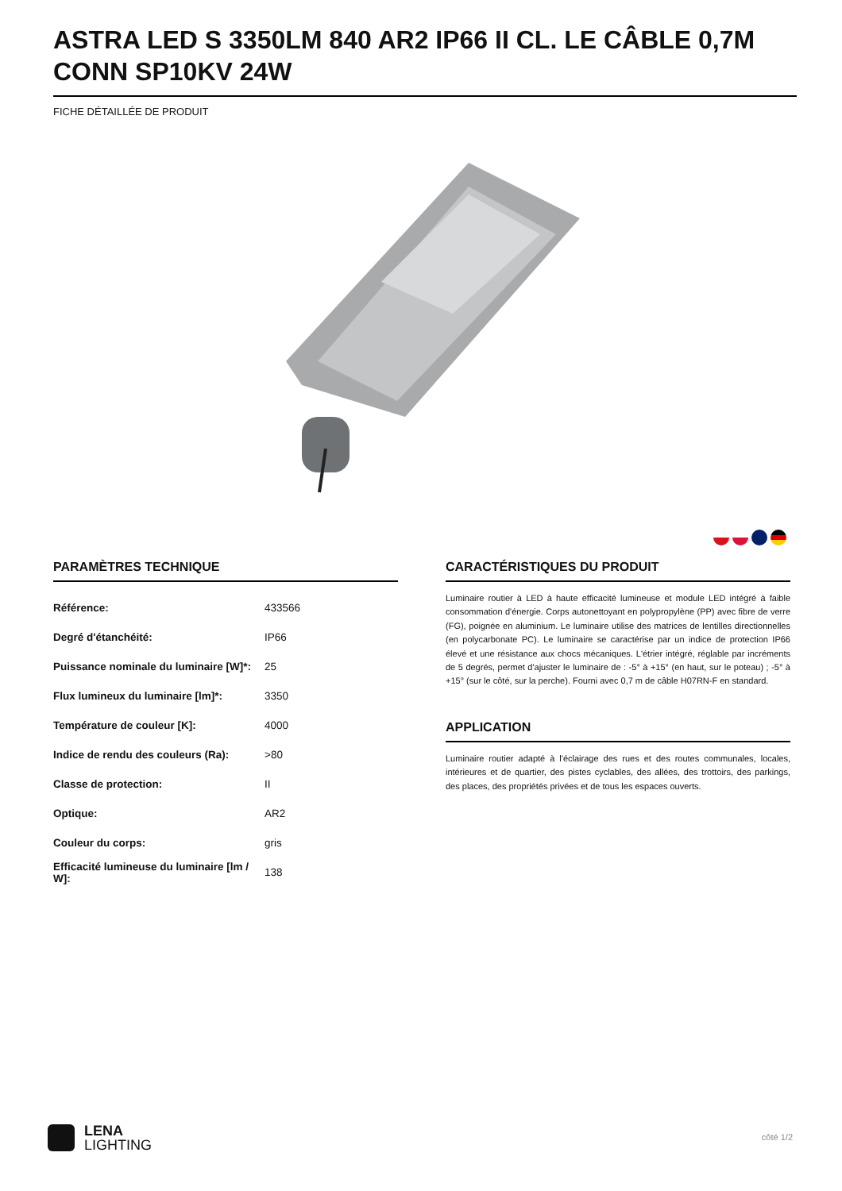ASTRA LED S 3350LM 840 AR2 IP66 II CL. LE CÂBLE 0,7M CONN SP10KV 24W
FICHE DÉTAILLÉE DE PRODUIT
PARAMÈTRES TECHNIQUE
| Référence: | 433566 |
| Degré d'étanchéité: | IP66 |
| Puissance nominale du luminaire [W]*: | 25 |
| Flux lumineux du luminaire [lm]*: | 3350 |
| Température de couleur [K]: | 4000 |
| Indice de rendu des couleurs (Ra): | >80 |
| Classe de protection: | II |
| Optique: | AR2 |
| Couleur du corps: | gris |
| Efficacité lumineuse du luminaire [lm / W]: | 138 |
CARACTÉRISTIQUES DU PRODUIT
Luminaire routier à LED à haute efficacité lumineuse et module LED intégré à faible consommation d'énergie. Corps autonettoyant en polypropylène (PP) avec fibre de verre (FG), poignée en aluminium. Le luminaire utilise des matrices de lentilles directionnelles (en polycarbonate PC). Le luminaire se caractérise par un indice de protection IP66 élevé et une résistance aux chocs mécaniques. L'étrier intégré, réglable par incréments de 5 degrés, permet d'ajuster le luminaire de : -5° à +15° (en haut, sur le poteau) ; -5° à +15° (sur le côté, sur la perche). Fourni avec 0,7 m de câble H07RN-F en standard.
APPLICATION
Luminaire routier adapté à l'éclairage des rues et des routes communales, locales, intérieures et de quartier, des pistes cyclables, des allées, des trottoirs, des parkings, des places, des propriétés privées et de tous les espaces ouverts.
LENA
LIGHTING
côté 1/2